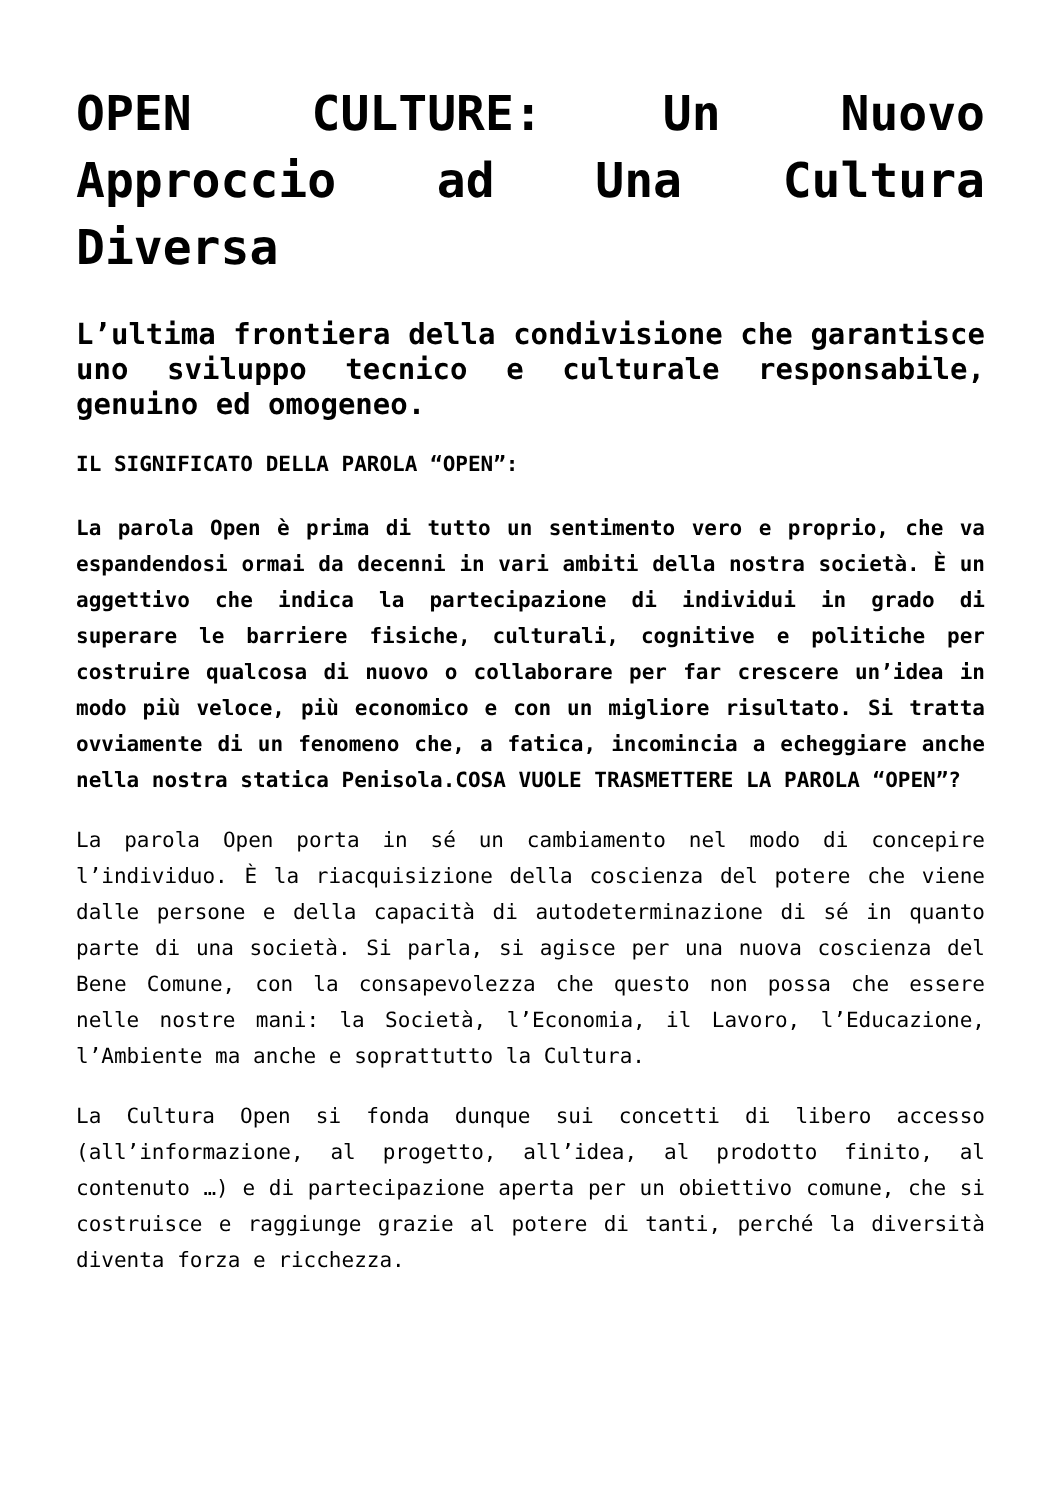OPEN CULTURE: Un Nuovo Approccio ad Una Cultura Diversa
L’ultima frontiera della condivisione che garantisce uno sviluppo tecnico e culturale responsabile, genuino ed omogeneo.
IL SIGNIFICATO DELLA PAROLA “OPEN”:
La parola Open è prima di tutto un sentimento vero e proprio, che va espandendosi ormai da decenni in vari ambiti della nostra società. È un aggettivo che indica la partecipazione di individui in grado di superare le barriere fisiche, culturali, cognitive e politiche per costruire qualcosa di nuovo o collaborare per far crescere un’idea in modo più veloce, più economico e con un migliore risultato. Si tratta ovviamente di un fenomeno che, a fatica, incomincia a echeggiare anche nella nostra statica Penisola.COSA VUOLE TRASMETTERE LA PAROLA “OPEN”?
La parola Open porta in sé un cambiamento nel modo di concepire l’individuo. È la riacquisizione della coscienza del potere che viene dalle persone e della capacità di autodeterminazione di sé in quanto parte di una società. Si parla, si agisce per una nuova coscienza del Bene Comune, con la consapevolezza che questo non possa che essere nelle nostre mani: la Società, l’Economia, il Lavoro, l’Educazione, l’Ambiente ma anche e soprattutto la Cultura.
La Cultura Open si fonda dunque sui concetti di libero accesso (all’informazione, al progetto, all’idea, al prodotto finito, al contenuto …) e di partecipazione aperta per un obiettivo comune, che si costruisce e raggiunge grazie al potere di tanti, perché la diversità diventa forza e ricchezza.